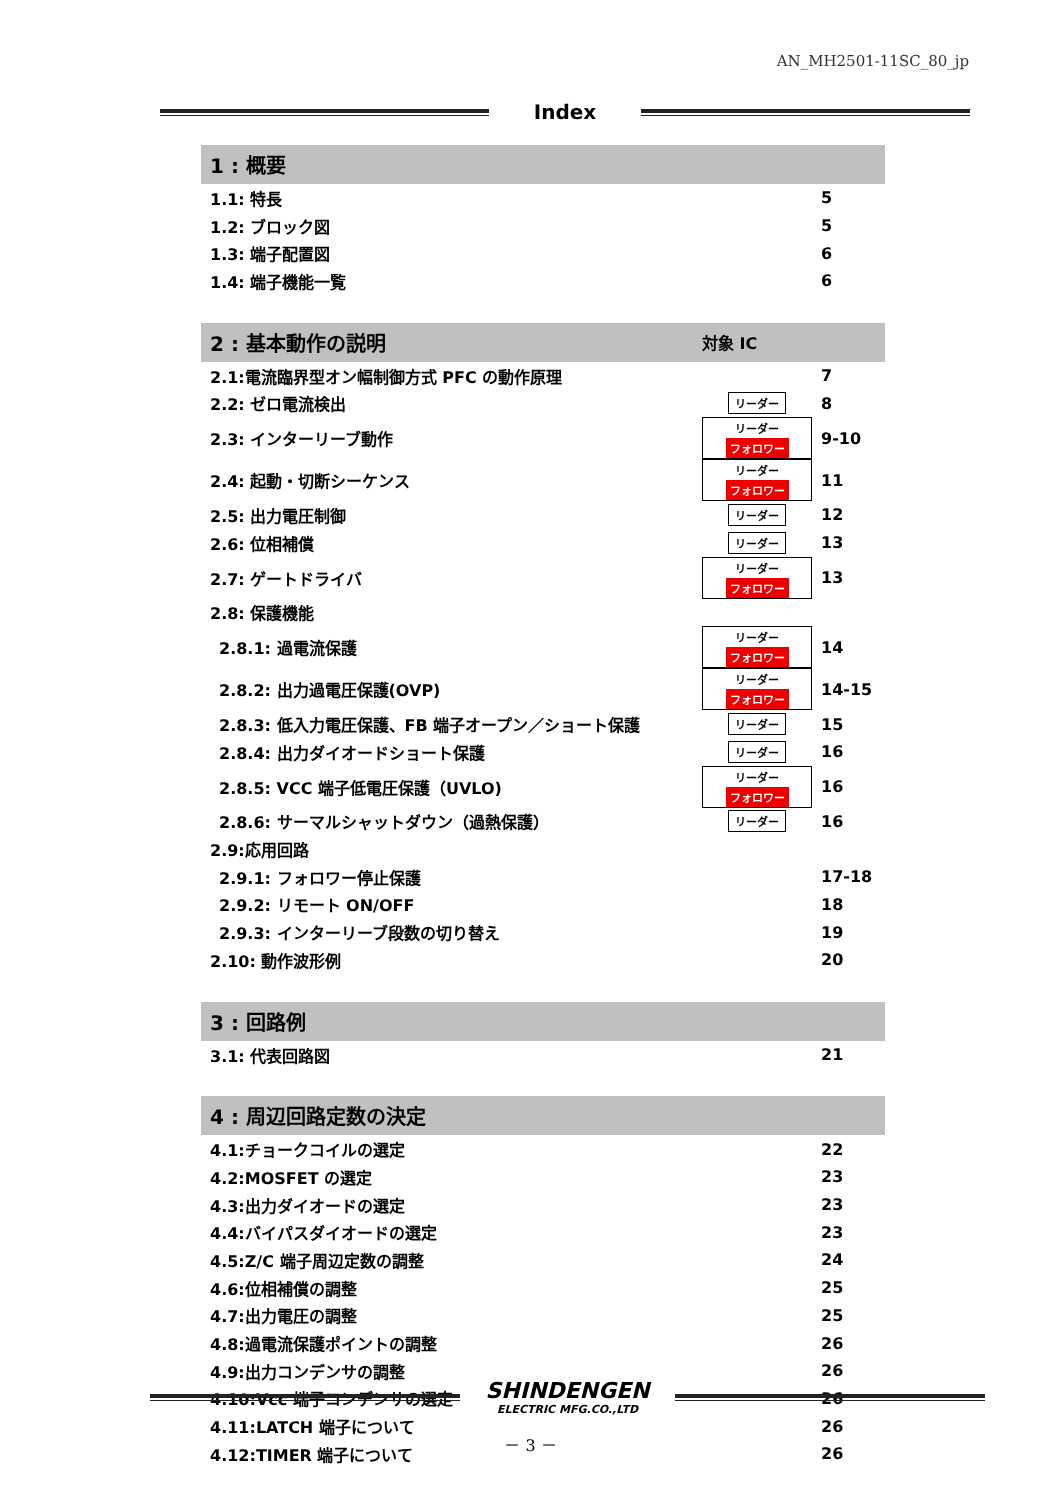AN_MH2501-11SC_80_jp
Index
| 1 : 概要 | | |
| 1.1: 特長 | | 5 |
| 1.2: ブロック図 | | 5 |
| 1.3: 端子配置図 | | 6 |
| 1.4: 端子機能一覧 | | 6 |
| 2 : 基本動作の説明 | 対象 IC | |
| 2.1:電流臨界型オン幅制御方式 PFC の動作原理 | | 7 |
| 2.2: ゼロ電流検出 | リーダー | 8 |
| 2.3: インターリーブ動作 | リーダー フォロワー | 9-10 |
| 2.4: 起動・切断シーケンス | リーダー フォロワー | 11 |
| 2.5: 出力電圧制御 | リーダー | 12 |
| 2.6: 位相補償 | リーダー | 13 |
| 2.7: ゲートドライバ | リーダー フォロワー | 13 |
| 2.8: 保護機能 | | |
| 2.8.1: 過電流保護 | リーダー フォロワー | 14 |
| 2.8.2: 出力過電圧保護(OVP) | リーダー フォロワー | 14-15 |
| 2.8.3: 低入力電圧保護、FB 端子オープン／ショート保護 | リーダー | 15 |
| 2.8.4: 出力ダイオードショート保護 | リーダー | 16 |
| 2.8.5: VCC 端子低電圧保護（UVLO) | リーダー フォロワー | 16 |
| 2.8.6: サーマルシャットダウン（過熱保護） | リーダー | 16 |
| 2.9:応用回路 | | |
| 2.9.1: フォロワー停止保護 | | 17-18 |
| 2.9.2: リモート ON/OFF | | 18 |
| 2.9.3: インターリーブ段数の切り替え | | 19 |
| 2.10: 動作波形例 | | 20 |
| 3 : 回路例 | | |
| 3.1: 代表回路図 | | 21 |
| 4 : 周辺回路定数の決定 | | |
| 4.1:チョークコイルの選定 | | 22 |
| 4.2:MOSFET の選定 | | 23 |
| 4.3:出力ダイオードの選定 | | 23 |
| 4.4:バイパスダイオードの選定 | | 23 |
| 4.5:Z/C 端子周辺定数の調整 | | 24 |
| 4.6:位相補償の調整 | | 25 |
| 4.7:出力電圧の調整 | | 25 |
| 4.8:過電流保護ポイントの調整 | | 26 |
| 4.9:出力コンデンサの調整 | | 26 |
| 4.10:Vcc 端子コンデンサの選定 | | 26 |
| 4.11:LATCH 端子について | | 26 |
| 4.12:TIMER 端子について | | 26 |
SHINDENGEN
ELECTRIC MFG.CO.,LTD
－ 3 －